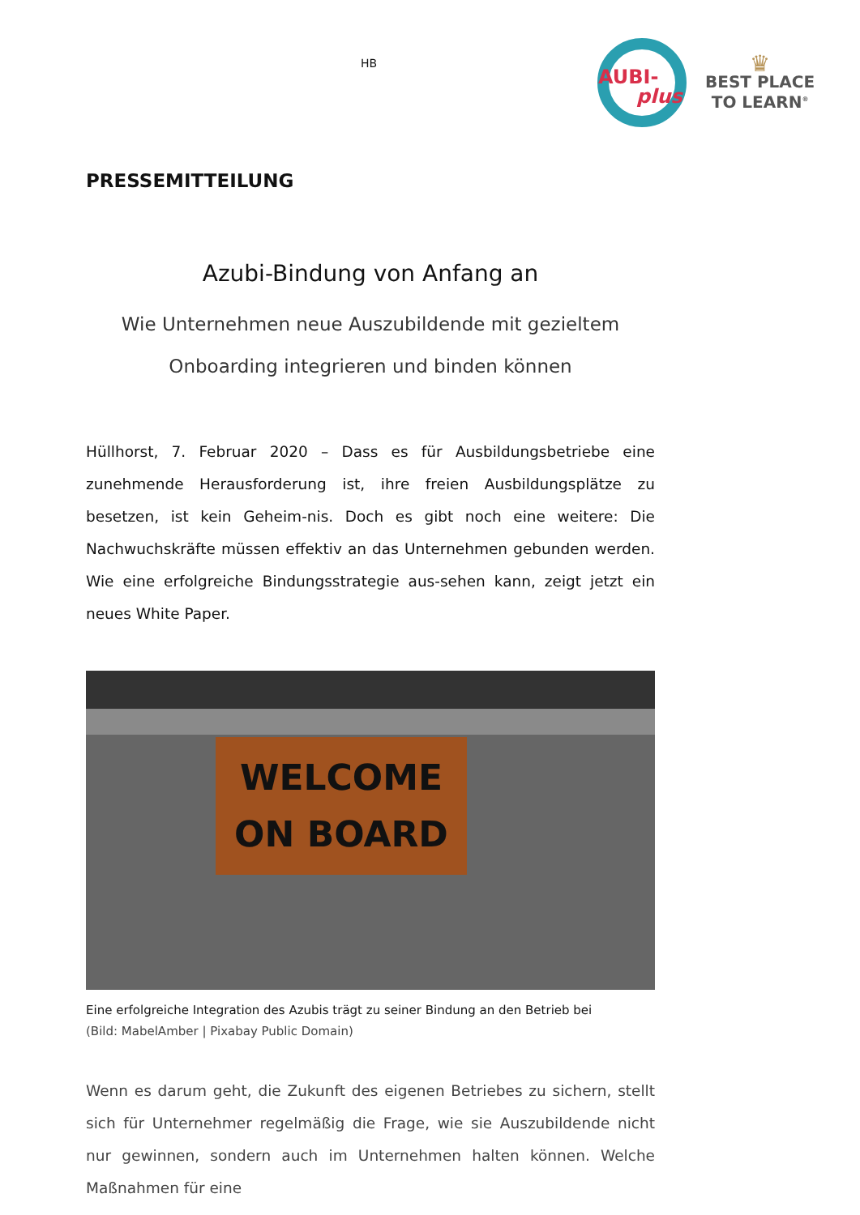HB
AUBI-
plus
♛
BEST PLACE
TO LEARN<sup>®</sup>
PRESSEMITTEILUNG
Azubi-Bindung von Anfang an
Wie Unternehmen neue Auszubildende mit gezieltem
Onboarding integrieren und binden können
Hüllhorst, 7. Februar 2020 – Dass es für Ausbildungsbetriebe eine zunehmende Herausforderung ist, ihre freien Ausbildungsplätze zu besetzen, ist kein Geheim-nis. Doch es gibt noch eine weitere: Die Nachwuchskräfte müssen effektiv an das Unternehmen gebunden werden. Wie eine erfolgreiche Bindungsstrategie aus-sehen kann, zeigt jetzt ein neues White Paper.
WELCOME
ON BOARD
Eine erfolgreiche Integration des Azubis trägt zu seiner Bindung an den Betrieb bei
(Bild: MabelAmber | Pixabay Public Domain)
Wenn es darum geht, die Zukunft des eigenen Betriebes zu sichern, stellt sich für Unternehmer regelmäßig die Frage, wie sie Auszubildende nicht nur gewinnen, sondern auch im Unternehmen halten können. Welche Maßnahmen für eine